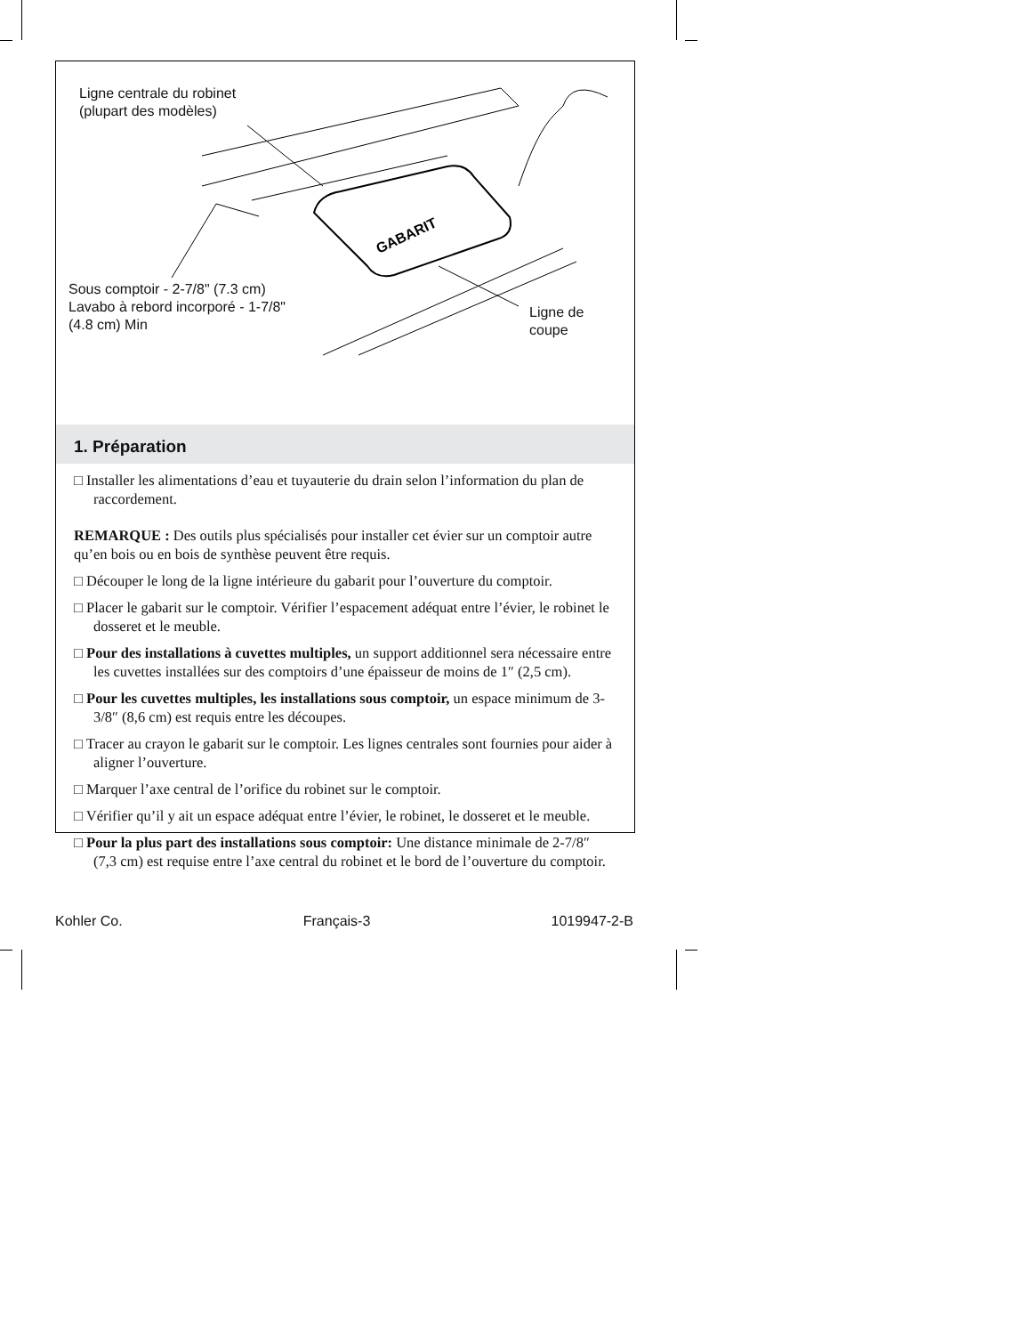GABARIT
Ligne centrale du robinet
(plupart des modèles)
Sous comptoir - 2-7/8" (7.3 cm)
Lavabo à rebord incorporé - 1-7/8"
(4.8 cm) Min
Ligne de
coupe
1. Préparation
□ Installer les alimentations d’eau et tuyauterie du drain selon l’information du plan de raccordement.
REMARQUE : Des outils plus spécialisés pour installer cet évier sur un comptoir autre qu’en bois ou en bois de synthèse peuvent être requis.
□ Découper le long de la ligne intérieure du gabarit pour l’ouverture du comptoir.
□ Placer le gabarit sur le comptoir. Vérifier l’espacement adéquat entre l’évier, le robinet le dosseret et le meuble.
□ Pour des installations à cuvettes multiples, un support additionnel sera nécessaire entre les cuvettes installées sur des comptoirs d’une épaisseur de moins de 1″ (2,5 cm).
□ Pour les cuvettes multiples, les installations sous comptoir, un espace minimum de 3-3/8″ (8,6 cm) est requis entre les découpes.
□ Tracer au crayon le gabarit sur le comptoir. Les lignes centrales sont fournies pour aider à aligner l’ouverture.
□ Marquer l’axe central de l’orifice du robinet sur le comptoir.
□ Vérifier qu’il y ait un espace adéquat entre l’évier, le robinet, le dosseret et le meuble.
□ Pour la plus part des installations sous comptoir: Une distance minimale de 2-7/8″ (7,3 cm) est requise entre l’axe central du robinet et le bord de l’ouverture du comptoir.
Kohler Co. Français-3 1019947-2-B